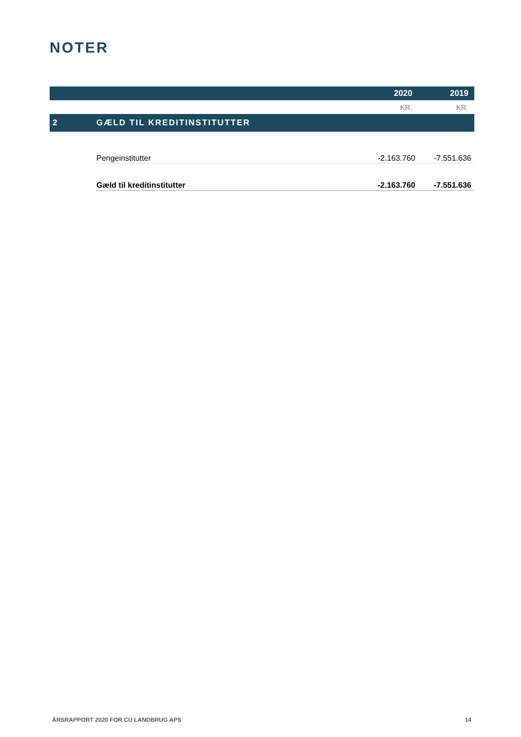NOTER
| | | 2020 | 2019 |
| --- | --- | --- | --- |
| | | KR. | KR. |
| 2 | GÆLD TIL KREDITINSTITUTTER | | |
| | Pengeinstitutter | -2.163.760 | -7.551.636 |
| | Gæld til kreditinstitutter | -2.163.760 | -7.551.636 |
ÅRSRAPPORT 2020 FOR CU LANDBRUG APS 14